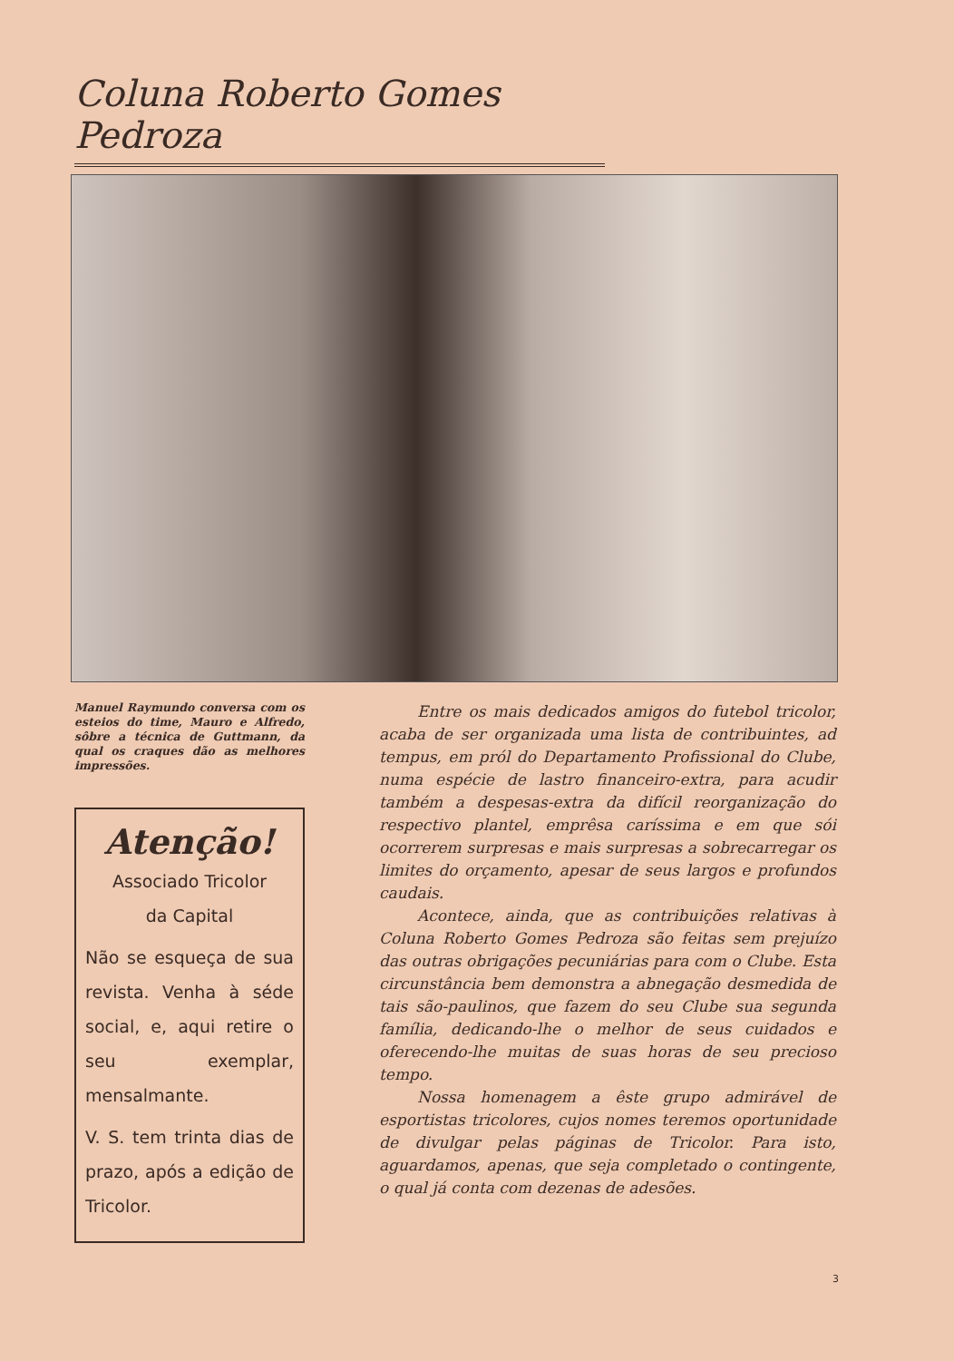Coluna Roberto Gomes Pedroza
Manuel Raymundo conversa com os esteios do time, Mauro e Alfredo, sôbre a técnica de Guttmann, da qual os craques dão as melhores impressões.
Atenção!
Associado Tricolor
da Capital
Não se esqueça de sua revista. Venha à séde social, e, aqui retire o seu exemplar, mensalmante.
V. S. tem trinta dias de prazo, após a edição de Tricolor.
Entre os mais dedicados amigos do futebol tricolor, acaba de ser organizada uma lista de contribuintes, ad tempus, em pról do Departamento Profissional do Clube, numa espécie de lastro financeiro-extra, para acudir também a despesas-extra da difícil reorganização do respectivo plantel, emprêsa caríssima e em que sói ocorrerem surpresas e mais surpresas a sobrecarregar os limites do orçamento, apesar de seus largos e profundos caudais.
Acontece, ainda, que as contribuições relativas à Coluna Roberto Gomes Pedroza são feitas sem prejuízo das outras obrigações pecuniárias para com o Clube. Esta circunstância bem demonstra a abnegação desmedida de tais são-paulinos, que fazem do seu Clube sua segunda família, dedicando-lhe o melhor de seus cuidados e oferecendo-lhe muitas de suas horas de seu precioso tempo.
Nossa homenagem a êste grupo admirável de esportistas tricolores, cujos nomes teremos oportunidade de divulgar pelas páginas de Tricolor. Para isto, aguardamos, apenas, que seja completado o contingente, o qual já conta com dezenas de adesões.
3